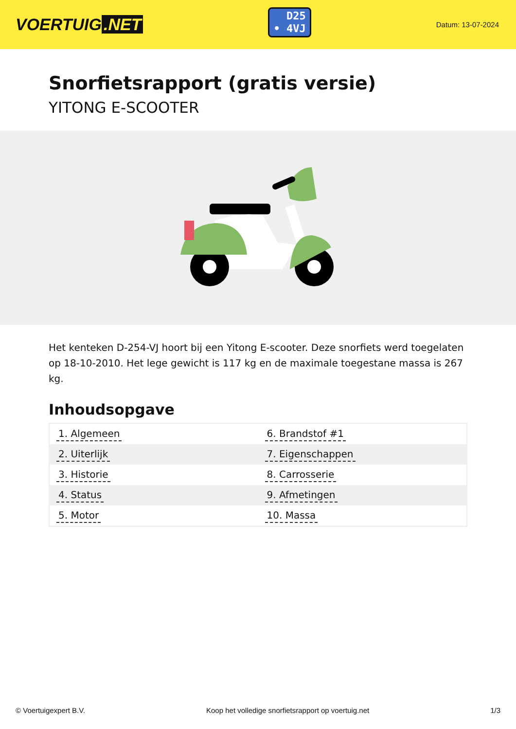VOERTUIG.NET
D25
• 4VJ
Datum: 13-07-2024
Snorfietsrapport (gratis versie)
YITONG E-SCOOTER
Het kenteken D-254-VJ hoort bij een Yitong E-scooter. Deze snorfiets werd toegelaten op 18-10-2010. Het lege gewicht is 117 kg en de maximale toegestane massa is 267 kg.
Inhoudsopgave
| 1. Algemeen | 6. Brandstof #1 |
| 2. Uiterlijk | 7. Eigenschappen |
| 3. Historie | 8. Carrosserie |
| 4. Status | 9. Afmetingen |
| 5. Motor | 10. Massa |
© Voertuigexpert B.V. Koop het volledige snorfietsrapport op voertuig.net 1/3